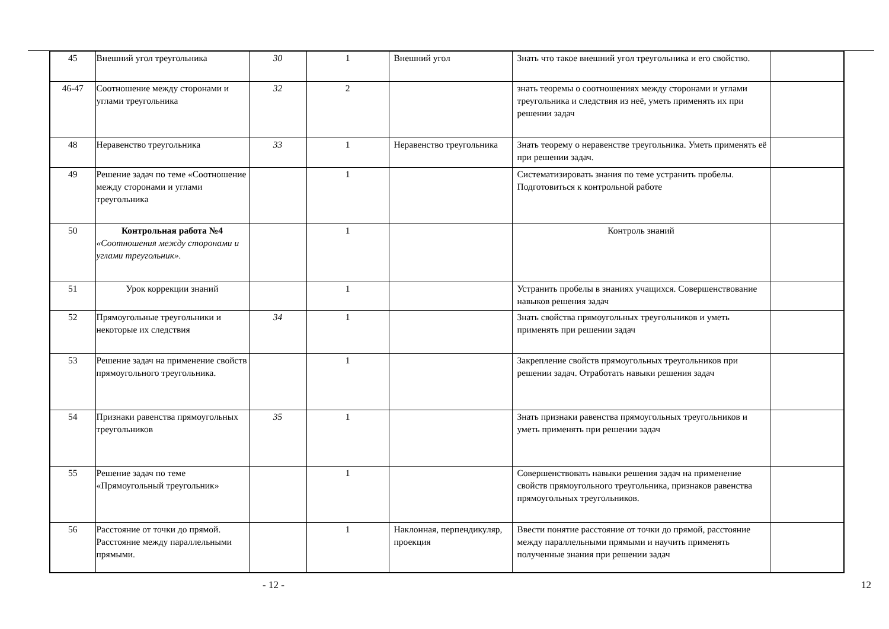| 45 | Внешний угол треугольника | 30 | 1 | Внешний угол | Знать что такое внешний угол треугольника и его свойство. | |
| 46-47 | Соотношение между сторонами и углами треугольника | 32 | 2 | | знать теоремы о соотношениях между сторонами и углами треугольника и следствия из неё, уметь применять их при решении задач | |
| 48 | Неравенство треугольника | 33 | 1 | Неравенство треугольника | Знать теорему о неравенстве треугольника. Уметь применять её при решении задач. | |
| 49 | Решение задач по теме «Соотношение между сторонами и углами треугольника | | 1 | | Систематизировать знания по теме устранить пробелы. Подготовиться к контрольной работе | |
| 50 | Контрольная работа №4 «Соотношения между сторонами и углами треугольник». | | 1 | | Контроль знаний | |
| 51 | Урок коррекции знаний | | 1 | | Устранить пробелы в знаниях учащихся. Совершенствование навыков решения задач | |
| 52 | Прямоугольные треугольники и некоторые их следствия | 34 | 1 | | Знать свойства прямоугольных треугольников и уметь применять при решении задач | |
| 53 | Решение задач на применение свойств прямоугольного треугольника. | | 1 | | Закрепление свойств прямоугольных треугольников при решении задач. Отработать навыки решения задач | |
| 54 | Признаки равенства прямоугольных треугольников | 35 | 1 | | Знать признаки равенства прямоугольных треугольников и уметь применять при решении задач | |
| 55 | Решение задач по теме «Прямоугольный треугольник» | | 1 | | Совершенствовать навыки решения задач на применение свойств прямоугольного треугольника, признаков равенства прямоугольных треугольников. | |
| 56 | Расстояние от точки до прямой. Расстояние между параллельными прямыми. | | 1 | Наклонная, перпендикуляр, проекция | Ввести понятие расстояние от точки до прямой, расстояние между параллельными прямыми и научить применять полученные знания при решении задач | |
- 12 - 12